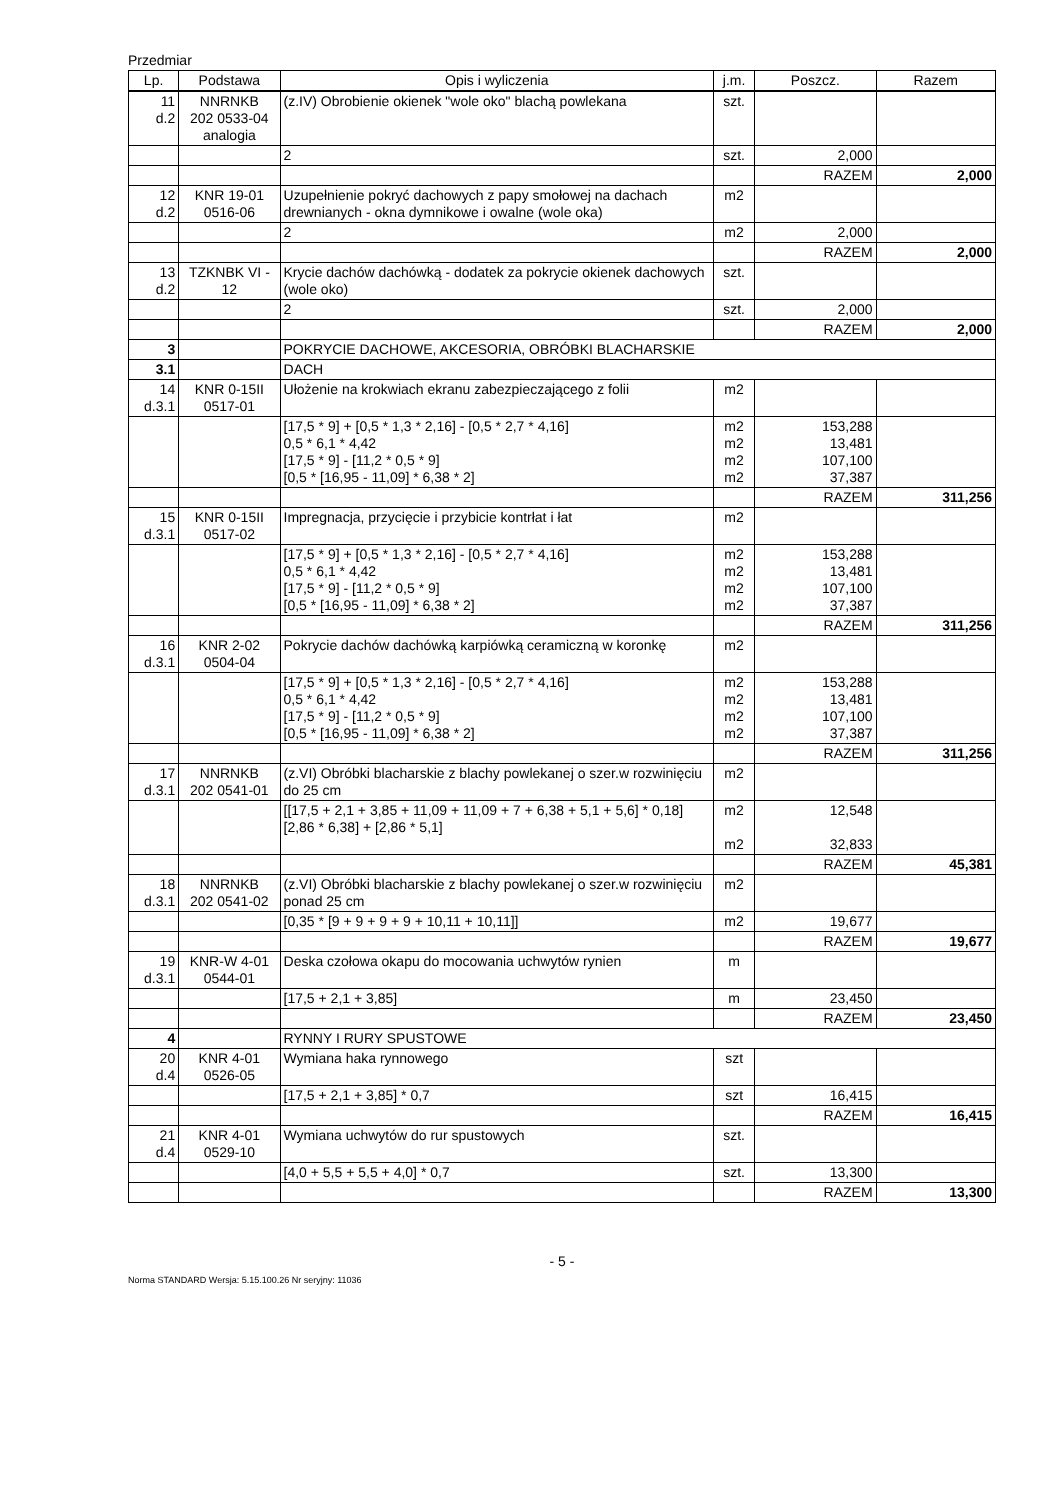Przedmiar
| Lp. | Podstawa | Opis i wyliczenia | j.m. | Poszcz. | Razem |
| --- | --- | --- | --- | --- | --- |
| 11 d.2 | NNRNKB 202 0533-04 analogia | (z.IV) Obrobienie okienek "wole oko" blachą powlekana | szt. | | |
| | | 2 | szt. | 2,000 | |
| | | | | RAZEM | 2,000 |
| 12 d.2 | KNR 19-01 0516-06 | Uzupełnienie pokryć dachowych z papy smołowej na dachach drewnianych - okna dymnikowe i owalne (wole oka) | m2 | | |
| | | 2 | m2 | 2,000 | |
| | | | | RAZEM | 2,000 |
| 13 d.2 | TZKNBK VI - 12 | Krycie dachów dachówką - dodatek za pokrycie okienek dachowych (wole oko) | szt. | | |
| | | 2 | szt. | 2,000 | |
| | | | | RAZEM | 2,000 |
| 3 | | POKRYCIE DACHOWE, AKCESORIA, OBRÓBKI BLACHARSKIE | | | |
| 3.1 | | DACH | | | |
| 14 d.3.1 | KNR 0-15II 0517-01 | Ułożenie na krokwiach ekranu zabezpieczającego z folii | m2 | | |
| | | [17,5 * 9] + [0,5 * 1,3 * 2,16] - [0,5 * 2,7 * 4,16] 0,5 * 6,1 * 4,42 [17,5 * 9] - [11,2 * 0,5 * 9] [0,5 * [16,95 - 11,09] * 6,38 * 2] | m2 m2 m2 m2 | 153,288 13,481 107,100 37,387 | |
| | | | | RAZEM | 311,256 |
| 15 d.3.1 | KNR 0-15II 0517-02 | Impregnacja, przycięcie i przybicie kontrłat i łat | m2 | | |
| | | [17,5 * 9] + [0,5 * 1,3 * 2,16] - [0,5 * 2,7 * 4,16] 0,5 * 6,1 * 4,42 [17,5 * 9] - [11,2 * 0,5 * 9] [0,5 * [16,95 - 11,09] * 6,38 * 2] | m2 m2 m2 m2 | 153,288 13,481 107,100 37,387 | |
| | | | | RAZEM | 311,256 |
| 16 d.3.1 | KNR 2-02 0504-04 | Pokrycie dachów dachówką karpiówką ceramiczną w koronkę | m2 | | |
| | | [17,5 * 9] + [0,5 * 1,3 * 2,16] - [0,5 * 2,7 * 4,16] 0,5 * 6,1 * 4,42 [17,5 * 9] - [11,2 * 0,5 * 9] [0,5 * [16,95 - 11,09] * 6,38 * 2] | m2 m2 m2 m2 | 153,288 13,481 107,100 37,387 | |
| | | | | RAZEM | 311,256 |
| 17 d.3.1 | NNRNKB 202 0541-01 | (z.VI) Obróbki blacharskie z blachy powlekanej o szer.w rozwinięciu do 25 cm | m2 | | |
| | | [[17,5 + 2,1 + 3,85 + 11,09 + 11,09 + 7 + 6,38 + 5,1 + 5,6] * 0,18] [2,86 * 6,38] + [2,86 * 5,1] | m2 m2 | 12,548 32,833 | |
| | | | | RAZEM | 45,381 |
| 18 d.3.1 | NNRNKB 202 0541-02 | (z.VI) Obróbki blacharskie z blachy powlekanej o szer.w rozwinięciu ponad 25 cm | m2 | | |
| | | [0,35 * [9 + 9 + 9 + 9 + 10,11 + 10,11]] | m2 | 19,677 | |
| | | | | RAZEM | 19,677 |
| 19 d.3.1 | KNR-W 4-01 0544-01 | Deska czołowa okapu do mocowania uchwytów rynien | m | | |
| | | [17,5 + 2,1 + 3,85] | m | 23,450 | |
| | | | | RAZEM | 23,450 |
| 4 | | RYNNY I RURY SPUSTOWE | | | |
| 20 d.4 | KNR 4-01 0526-05 | Wymiana haka rynnowego | szt | | |
| | | [17,5 + 2,1 + 3,85] * 0,7 | szt | 16,415 | |
| | | | | RAZEM | 16,415 |
| 21 d.4 | KNR 4-01 0529-10 | Wymiana uchwytów do rur spustowych | szt. | | |
| | | [4,0 + 5,5 + 5,5 + 4,0] * 0,7 | szt. | 13,300 | |
| | | | | RAZEM | 13,300 |
- 5 -
Norma STANDARD Wersja: 5.15.100.26 Nr seryjny: 11036